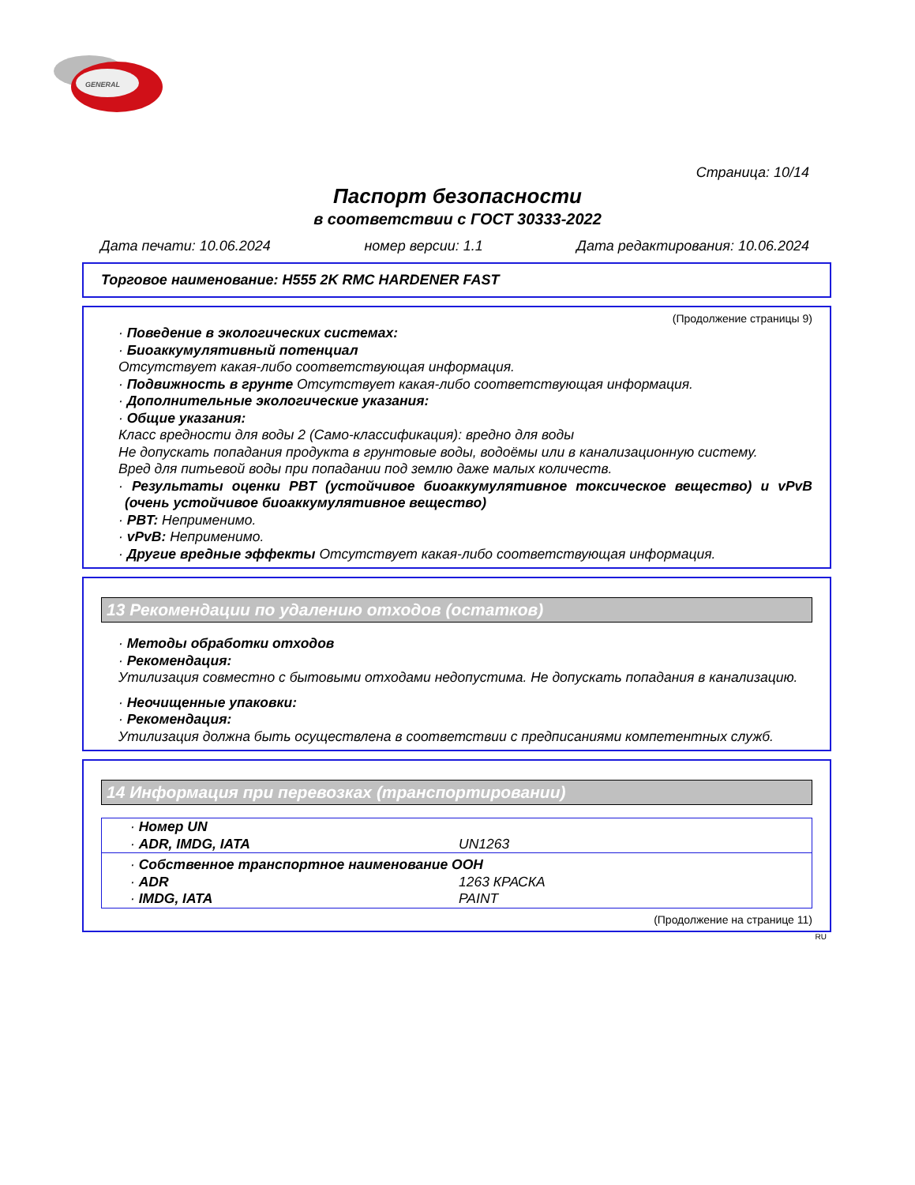GENERAL
Страница: 10/14
Паспорт безопасности
в соответствии с ГОСТ 30333-2022
Дата печати: 10.06.2024 номер версии: 1.1 Дата редактирования: 10.06.2024
Торговое наименование: H555 2K RMC HARDENER FAST
(Продолжение страницы 9)
· Поведение в экологических системах:
· Биоаккумулятивный потенциал
Отсутствует какая-либо соответствующая информация.
· Подвижность в грунте Отсутствует какая-либо соответствующая информация.
· Дополнительные экологические указания:
· Общие указания:
Класс вредности для воды 2 (Само-классификация): вредно для воды
Не допускать попадания продукта в грунтовые воды, водоёмы или в канализационную систему.
Вред для питьевой воды при попадании под землю даже малых количеств.
· Результаты оценки PBT (устойчивое биоаккумулятивное токсическое вещество) и vPvB (очень устойчивое биоаккумулятивное вещество)
· PBT: Неприменимо.
· vPvB: Неприменимо.
· Другие вредные эффекты Отсутствует какая-либо соответствующая информация.
13 Рекомендации по удалению отходов (остатков)
· Методы обработки отходов
· Рекомендация:
Утилизация совместно с бытовыми отходами недопустима. Не допускать попадания в канализацию.
· Неочищенные упаковки:
· Рекомендация:
Утилизация должна быть осуществлена в соответствии с предписаниями компетентных служб.
14 Информация при перевозках (транспортировании)
| · Номер UN | |
| · ADR, IMDG, IATA | UN1263 |
| · Собственное транспортное наименование ООН | |
| · ADR | 1263 КРАСКА |
| · IMDG, IATA | PAINT |
(Продолжение на странице 11)
RU